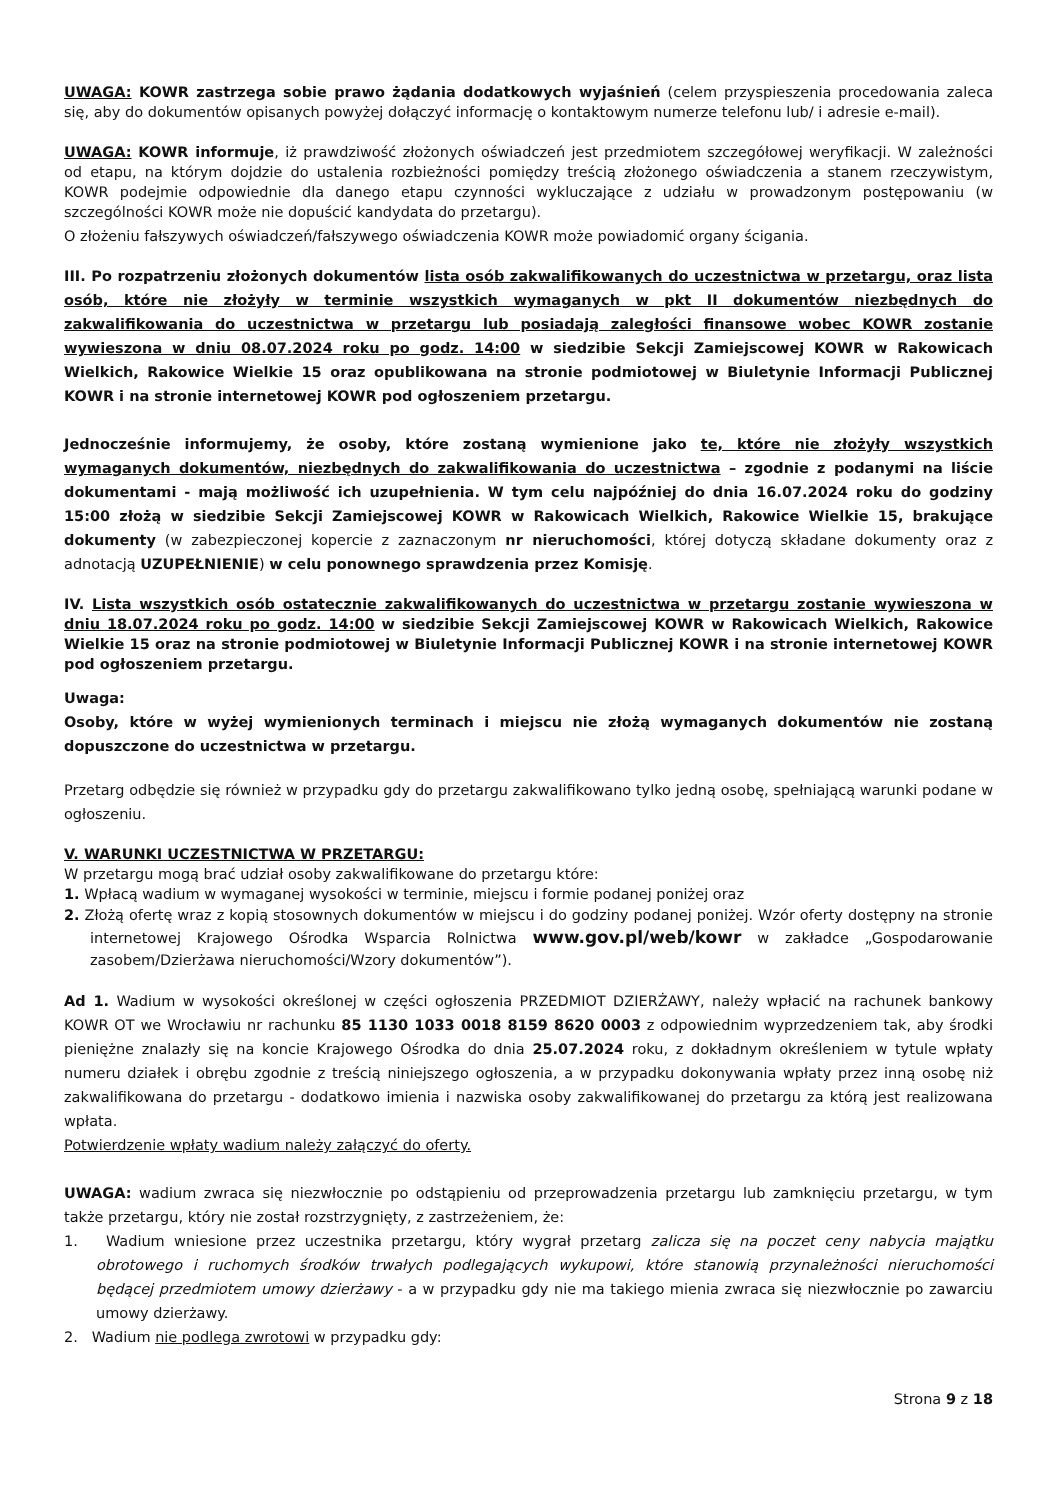UWAGA: KOWR zastrzega sobie prawo żądania dodatkowych wyjaśnień (celem przyspieszenia procedowania zaleca się, aby do dokumentów opisanych powyżej dołączyć informację o kontaktowym numerze telefonu lub/ i adresie e-mail).
UWAGA: KOWR informuje, iż prawdziwość złożonych oświadczeń jest przedmiotem szczegółowej weryfikacji. W zależności od etapu, na którym dojdzie do ustalenia rozbieżności pomiędzy treścią złożonego oświadczenia a stanem rzeczywistym, KOWR podejmie odpowiednie dla danego etapu czynności wykluczające z udziału w prowadzonym postępowaniu (w szczególności KOWR może nie dopuścić kandydata do przetargu).
O złożeniu fałszywych oświadczeń/fałszywego oświadczenia KOWR może powiadomić organy ścigania.
III. Po rozpatrzeniu złożonych dokumentów lista osób zakwalifikowanych do uczestnictwa w przetargu, oraz lista osób, które nie złożyły w terminie wszystkich wymaganych w pkt II dokumentów niezbędnych do zakwalifikowania do uczestnictwa w przetargu lub posiadają zaległości finansowe wobec KOWR zostanie wywieszona w dniu 08.07.2024 roku po godz. 14:00 w siedzibie Sekcji Zamiejscowej KOWR w Rakowicach Wielkich, Rakowice Wielkie 15 oraz opublikowana na stronie podmiotowej w Biuletynie Informacji Publicznej KOWR i na stronie internetowej KOWR pod ogłoszeniem przetargu.
Jednocześnie informujemy, że osoby, które zostaną wymienione jako te, które nie złożyły wszystkich wymaganych dokumentów, niezbędnych do zakwalifikowania do uczestnictwa – zgodnie z podanymi na liście dokumentami - mają możliwość ich uzupełnienia. W tym celu najpóźniej do dnia 16.07.2024 roku do godziny 15:00 złożą w siedzibie Sekcji Zamiejscowej KOWR w Rakowicach Wielkich, Rakowice Wielkie 15, brakujące dokumenty (w zabezpieczonej kopercie z zaznaczonym nr nieruchomości, której dotyczą składane dokumenty oraz z adnotacją UZUPEŁNIENIE) w celu ponownego sprawdzenia przez Komisję.
IV. Lista wszystkich osób ostatecznie zakwalifikowanych do uczestnictwa w przetargu zostanie wywieszona w dniu 18.07.2024 roku po godz. 14:00 w siedzibie Sekcji Zamiejscowej KOWR w Rakowicach Wielkich, Rakowice Wielkie 15 oraz na stronie podmiotowej w Biuletynie Informacji Publicznej KOWR i na stronie internetowej KOWR pod ogłoszeniem przetargu.
Uwaga:
Osoby, które w wyżej wymienionych terminach i miejscu nie złożą wymaganych dokumentów nie zostaną dopuszczone do uczestnictwa w przetargu.
Przetarg odbędzie się również w przypadku gdy do przetargu zakwalifikowano tylko jedną osobę, spełniającą warunki podane w ogłoszeniu.
V. WARUNKI UCZESTNICTWA W PRZETARGU:
W przetargu mogą brać udział osoby zakwalifikowane do przetargu które:
1. Wpłacą wadium w wymaganej wysokości w terminie, miejscu i formie podanej poniżej oraz
2. Złożą ofertę wraz z kopią stosownych dokumentów w miejscu i do godziny podanej poniżej. Wzór oferty dostępny na stronie internetowej Krajowego Ośrodka Wsparcia Rolnictwa www.gov.pl/web/kowr w zakładce „Gospodarowanie zasobem/Dzierżawa nieruchomości/Wzory dokumentów”).
Ad 1. Wadium w wysokości określonej w części ogłoszenia PRZEDMIOT DZIERŻAWY, należy wpłacić na rachunek bankowy KOWR OT we Wrocławiu nr rachunku 85 1130 1033 0018 8159 8620 0003 z odpowiednim wyprzedzeniem tak, aby środki pieniężne znalazły się na koncie Krajowego Ośrodka do dnia 25.07.2024 roku, z dokładnym określeniem w tytule wpłaty numeru działek i obrębu zgodnie z treścią niniejszego ogłoszenia, a w przypadku dokonywania wpłaty przez inną osobę niż zakwalifikowana do przetargu - dodatkowo imienia i nazwiska osoby zakwalifikowanej do przetargu za którą jest realizowana wpłata.
Potwierdzenie wpłaty wadium należy załączyć do oferty.
UWAGA: wadium zwraca się niezwłocznie po odstąpieniu od przeprowadzenia przetargu lub zamknięciu przetargu, w tym także przetargu, który nie został rozstrzygnięty, z zastrzeżeniem, że:
1. Wadium wniesione przez uczestnika przetargu, który wygrał przetarg zalicza się na poczet ceny nabycia majątku obrotowego i ruchomych środków trwałych podlegających wykupowi, które stanowią przynależności nieruchomości będącej przedmiotem umowy dzierżawy - a w przypadku gdy nie ma takiego mienia zwraca się niezwłocznie po zawarciu umowy dzierżawy.
2. Wadium nie podlega zwrotowi w przypadku gdy:
Strona 9 z 18